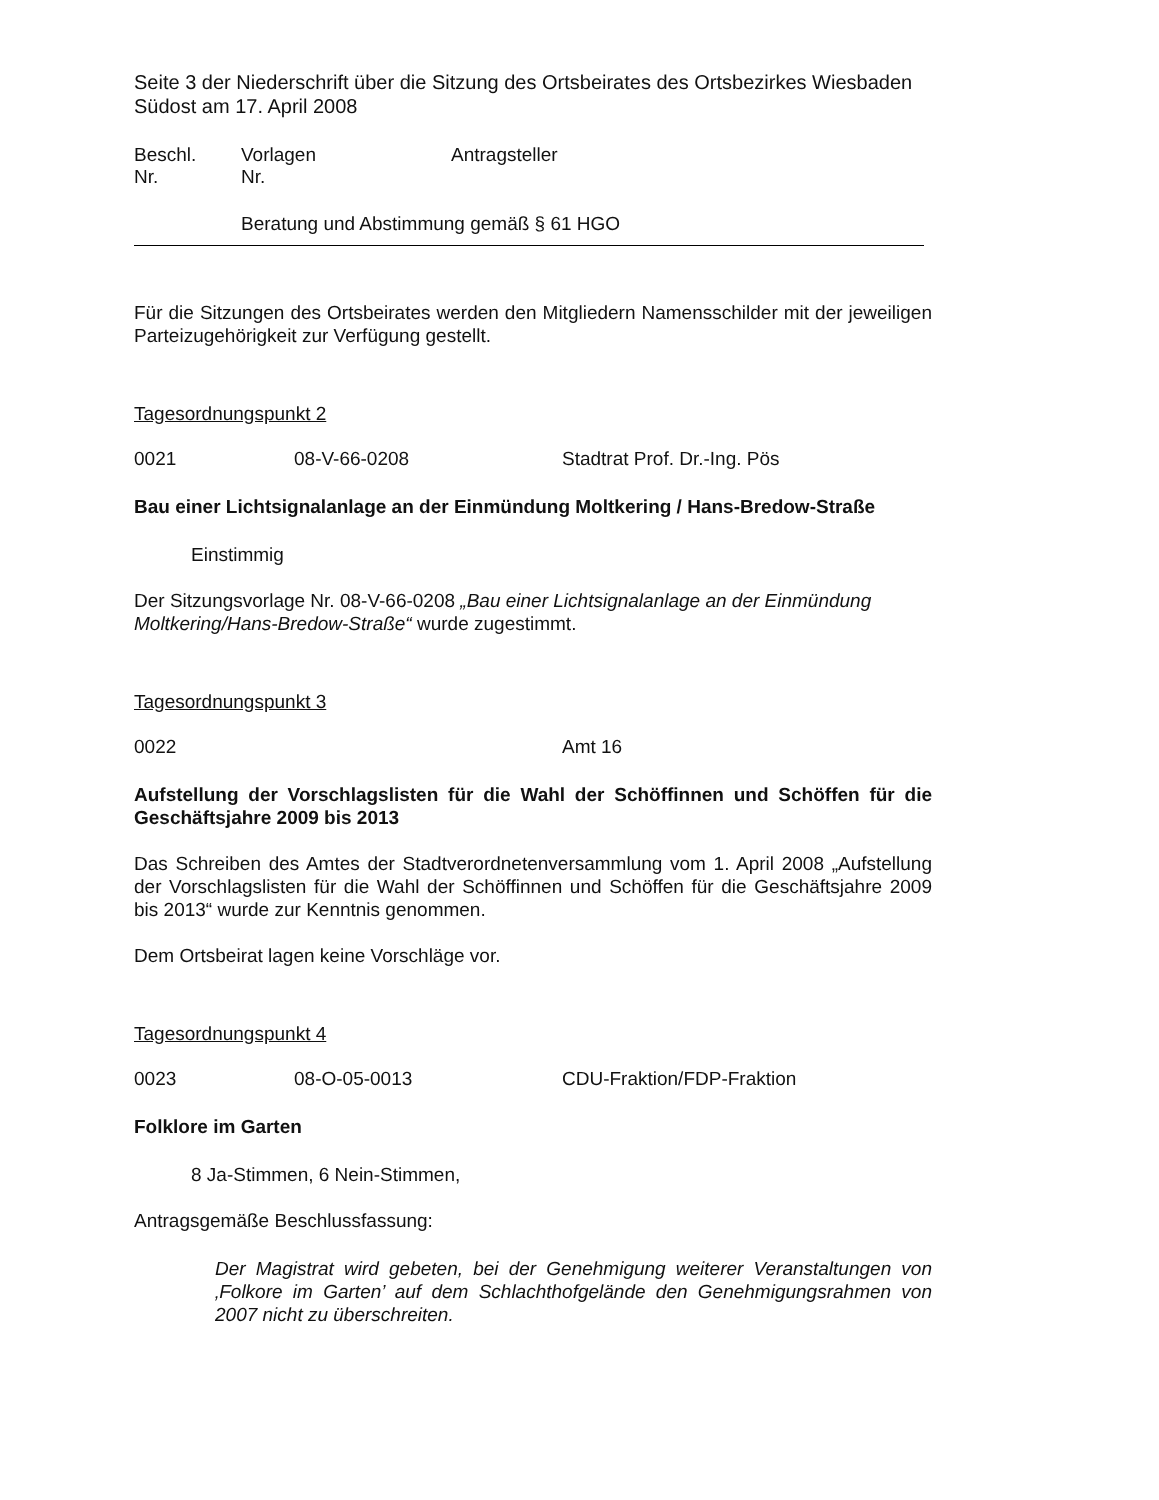Seite 3 der Niederschrift über die Sitzung des Ortsbeirates des Ortsbezirkes Wiesbaden Südost am 17. April 2008
Beschl.
Nr.
Vorlagen
Nr.
Antragsteller
Beratung und Abstimmung gemäß § 61 HGO
Für die Sitzungen des Ortsbeirates werden den Mitgliedern Namensschilder mit der jeweiligen Parteizugehörigkeit zur Verfügung gestellt.
Tagesordnungspunkt 2
0021 08-V-66-0208 Stadtrat Prof. Dr.-Ing. Pös
Bau einer Lichtsignalanlage an der Einmündung Moltkering / Hans-Bredow-Straße
Einstimmig
Der Sitzungsvorlage Nr. 08-V-66-0208 „Bau einer Lichtsignalanlage an der Einmündung Moltkering/Hans-Bredow-Straße“ wurde zugestimmt.
Tagesordnungspunkt 3
0022 Amt 16
Aufstellung der Vorschlagslisten für die Wahl der Schöffinnen und Schöffen für die Geschäftsjahre 2009 bis 2013
Das Schreiben des Amtes der Stadtverordnetenversammlung vom 1. April 2008 „Aufstellung der Vorschlagslisten für die Wahl der Schöffinnen und Schöffen für die Geschäftsjahre 2009 bis 2013“ wurde zur Kenntnis genommen.
Dem Ortsbeirat lagen keine Vorschläge vor.
Tagesordnungspunkt 4
0023 08-O-05-0013 CDU-Fraktion/FDP-Fraktion
Folklore im Garten
8 Ja-Stimmen, 6 Nein-Stimmen,
Antragsgemäße Beschlussfassung:
Der Magistrat wird gebeten, bei der Genehmigung weiterer Veranstaltungen von ‚Folkore im Garten’ auf dem Schlachthofgelände den Genehmigungsrahmen von 2007 nicht zu überschreiten.